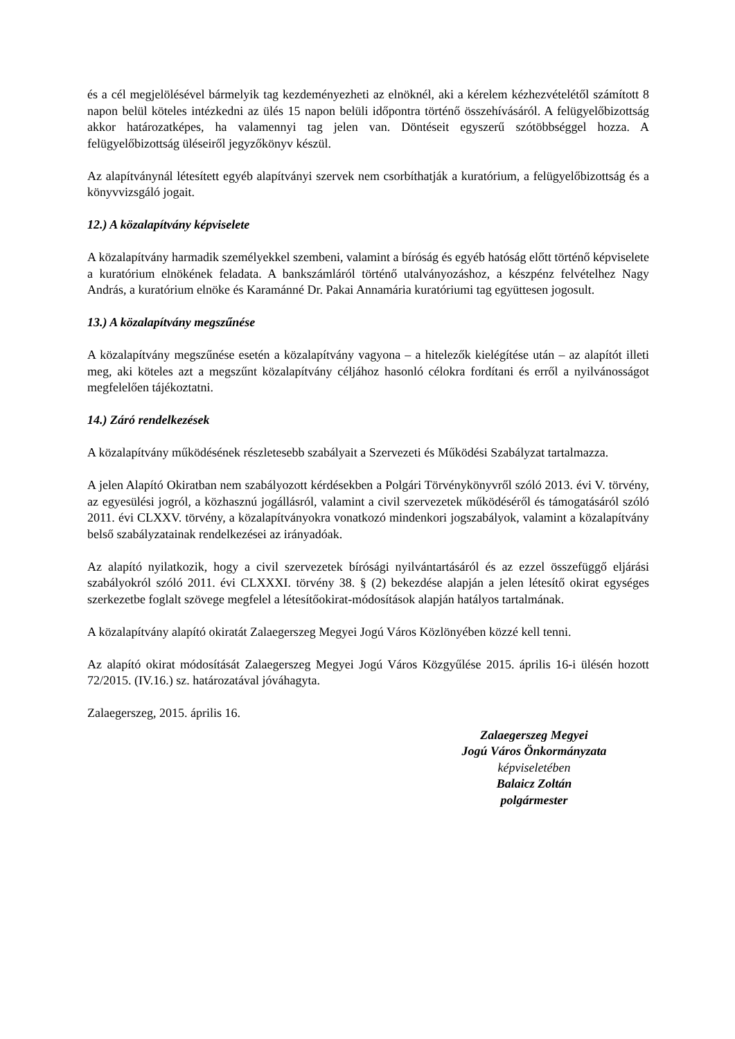és a cél megjelölésével bármelyik tag kezdeményezheti az elnöknél, aki a kérelem kézhezvételétől számított 8 napon belül köteles intézkedni az ülés 15 napon belüli időpontra történő összehívásáról. A felügyelőbizottság akkor határozatképes, ha valamennyi tag jelen van. Döntéseit egyszerű szótöbbséggel hozza. A felügyelőbizottság üléseiről jegyzőkönyv készül.
Az alapítványnál létesített egyéb alapítványi szervek nem csorbíthatják a kuratórium, a felügyelőbizottság és a könyvvizsgáló jogait.
12.) A közalapítvány képviselete
A közalapítvány harmadik személyekkel szembeni, valamint a bíróság és egyéb hatóság előtt történő képviselete a kuratórium elnökének feladata. A bankszámláról történő utalványozáshoz, a készpénz felvételhez Nagy András, a kuratórium elnöke és Karamánné Dr. Pakai Annamária kuratóriumi tag együttesen jogosult.
13.) A közalapítvány megszűnése
A közalapítvány megszűnése esetén a közalapítvány vagyona – a hitelezők kielégítése után – az alapítót illeti meg, aki köteles azt a megszűnt közalapítvány céljához hasonló célokra fordítani és erről a nyilvánosságot megfelelően tájékoztatni.
14.) Záró rendelkezések
A közalapítvány működésének részletesebb szabályait a Szervezeti és Működési Szabályzat tartalmazza.
A jelen Alapító Okiratban nem szabályozott kérdésekben a Polgári Törvénykönyvről szóló 2013. évi V. törvény, az egyesülési jogról, a közhasznú jogállásról, valamint a civil szervezetek működéséről és támogatásáról szóló 2011. évi CLXXV. törvény, a közalapítványokra vonatkozó mindenkori jogszabályok, valamint a közalapítvány belső szabályzatainak rendelkezései az irányadóak.
Az alapító nyilatkozik, hogy a civil szervezetek bírósági nyilvántartásáról és az ezzel összefüggő eljárási szabályokról szóló 2011. évi CLXXXI. törvény 38. § (2) bekezdése alapján a jelen létesítő okirat egységes szerkezetbe foglalt szövege megfelel a létesítőokirat-módosítások alapján hatályos tartalmának.
A közalapítvány alapító okiratát Zalaegerszeg Megyei Jogú Város Közlönyében közzé kell tenni.
Az alapító okirat módosítását Zalaegerszeg Megyei Jogú Város Közgyűlése 2015. április 16-i ülésén hozott 72/2015. (IV.16.) sz. határozatával jóváhagyta.
Zalaegerszeg, 2015. április 16.
Zalaegerszeg Megyei
Jogú Város Önkormányzata
képviseletében
Balaicz Zoltán
polgármester